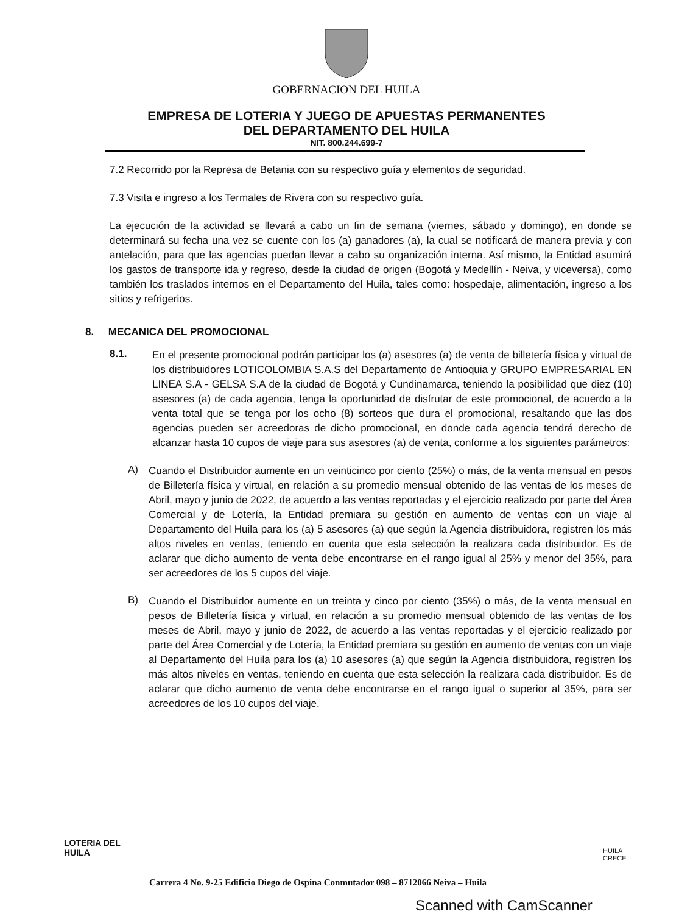GOBERNACION DEL HUILA
EMPRESA DE LOTERIA Y JUEGO DE APUESTAS PERMANENTES
DEL DEPARTAMENTO DEL HUILA
NIT. 800.244.699-7
7.2 Recorrido por la Represa de Betania con su respectivo guía y elementos de seguridad.
7.3 Visita e ingreso a los Termales de Rivera con su respectivo guía.
La ejecución de la actividad se llevará a cabo un fin de semana (viernes, sábado y domingo), en donde se determinará su fecha una vez se cuente con los (a) ganadores (a), la cual se notificará de manera previa y con antelación, para que las agencias puedan llevar a cabo su organización interna. Así mismo, la Entidad asumirá los gastos de transporte ida y regreso, desde la ciudad de origen (Bogotá y Medellín - Neiva, y viceversa), como también los traslados internos en el Departamento del Huila, tales como: hospedaje, alimentación, ingreso a los sitios y refrigerios.
8. MECANICA DEL PROMOCIONAL
8.1.
En el presente promocional podrán participar los (a) asesores (a) de venta de billetería física y virtual de los distribuidores LOTICOLOMBIA S.A.S del Departamento de Antioquia y GRUPO EMPRESARIAL EN LINEA S.A - GELSA S.A de la ciudad de Bogotá y Cundinamarca, teniendo la posibilidad que diez (10) asesores (a) de cada agencia, tenga la oportunidad de disfrutar de este promocional, de acuerdo a la venta total que se tenga por los ocho (8) sorteos que dura el promocional, resaltando que las dos agencias pueden ser acreedoras de dicho promocional, en donde cada agencia tendrá derecho de alcanzar hasta 10 cupos de viaje para sus asesores (a) de venta, conforme a los siguientes parámetros:
A)
Cuando el Distribuidor aumente en un veinticinco por ciento (25%) o más, de la venta mensual en pesos de Billetería física y virtual, en relación a su promedio mensual obtenido de las ventas de los meses de Abril, mayo y junio de 2022, de acuerdo a las ventas reportadas y el ejercicio realizado por parte del Área Comercial y de Lotería, la Entidad premiara su gestión en aumento de ventas con un viaje al Departamento del Huila para los (a) 5 asesores (a) que según la Agencia distribuidora, registren los más altos niveles en ventas, teniendo en cuenta que esta selección la realizara cada distribuidor. Es de aclarar que dicho aumento de venta debe encontrarse en el rango igual al 25% y menor del 35%, para ser acreedores de los 5 cupos del viaje.
B)
Cuando el Distribuidor aumente en un treinta y cinco por ciento (35%) o más, de la venta mensual en pesos de Billetería física y virtual, en relación a su promedio mensual obtenido de las ventas de los meses de Abril, mayo y junio de 2022, de acuerdo a las ventas reportadas y el ejercicio realizado por parte del Área Comercial y de Lotería, la Entidad premiara su gestión en aumento de ventas con un viaje al Departamento del Huila para los (a) 10 asesores (a) que según la Agencia distribuidora, registren los más altos niveles en ventas, teniendo en cuenta que esta selección la realizara cada distribuidor. Es de aclarar que dicho aumento de venta debe encontrarse en el rango igual o superior al 35%, para ser acreedores de los 10 cupos del viaje.
LOTERIA DEL
HUILA
HUILA
CRECE
Carrera 4 No. 9-25 Edificio Diego de Ospina Conmutador 098 – 8712066 Neiva – Huila
Scanned with CamScanner